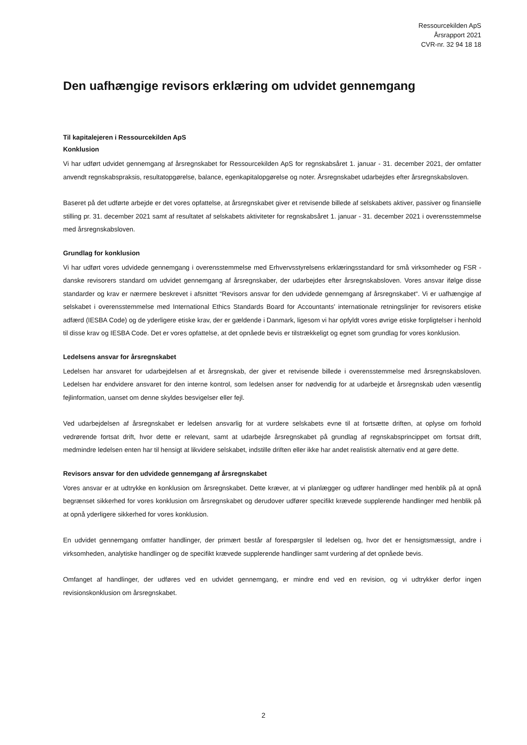Ressourcekilden ApS
Årsrapport 2021
CVR-nr. 32 94 18 18
Den uafhængige revisors erklæring om udvidet gennemgang
Til kapitalejeren i Ressourcekilden ApS
Konklusion
Vi har udført udvidet gennemgang af årsregnskabet for Ressourcekilden ApS for regnskabsåret 1. januar - 31. december 2021, der omfatter anvendt regnskabspraksis, resultatopgørelse, balance, egenkapitalopgørelse og noter. Årsregnskabet udarbejdes efter årsregnskabsloven.
Baseret på det udførte arbejde er det vores opfattelse, at årsregnskabet giver et retvisende billede af selskabets aktiver, passiver og finansielle stilling pr. 31. december 2021 samt af resultatet af selskabets aktiviteter for regnskabsåret 1. januar - 31. december 2021 i overensstemmelse med årsregnskabsloven.
Grundlag for konklusion
Vi har udført vores udvidede gennemgang i overensstemmelse med Erhvervsstyrelsens erklæringsstandard for små virksomheder og FSR - danske revisorers standard om udvidet gennemgang af årsregnskaber, der udarbejdes efter årsregnskabsloven. Vores ansvar ifølge disse standarder og krav er nærmere beskrevet i afsnittet “Revisors ansvar for den udvidede gennemgang af årsregnskabet“. Vi er uafhængige af selskabet i overensstemmelse med International Ethics Standards Board for Accountants’ internationale retningslinjer for revisorers etiske adfærd (IESBA Code) og de yderligere etiske krav, der er gældende i Danmark, ligesom vi har opfyldt vores øvrige etiske forpligtelser i henhold til disse krav og IESBA Code. Det er vores opfattelse, at det opnåede bevis er tilstrækkeligt og egnet som grundlag for vores konklusion.
Ledelsens ansvar for årsregnskabet
Ledelsen har ansvaret for udarbejdelsen af et årsregnskab, der giver et retvisende billede i overensstemmelse med årsregnskabsloven. Ledelsen har endvidere ansvaret for den interne kontrol, som ledelsen anser for nødvendig for at udarbejde et årsregnskab uden væsentlig fejlinformation, uanset om denne skyldes besvigelser eller fejl.
Ved udarbejdelsen af årsregnskabet er ledelsen ansvarlig for at vurdere selskabets evne til at fortsætte driften, at oplyse om forhold vedrørende fortsat drift, hvor dette er relevant, samt at udarbejde årsregnskabet på grundlag af regnskabsprincippet om fortsat drift, medmindre ledelsen enten har til hensigt at likvidere selskabet, indstille driften eller ikke har andet realistisk alternativ end at gøre dette.
Revisors ansvar for den udvidede gennemgang af årsregnskabet
Vores ansvar er at udtrykke en konklusion om årsregnskabet. Dette kræver, at vi planlægger og udfører handlinger med henblik på at opnå begrænset sikkerhed for vores konklusion om årsregnskabet og derudover udfører specifikt krævede supplerende handlinger med henblik på at opnå yderligere sikkerhed for vores konklusion.
En udvidet gennemgang omfatter handlinger, der primært består af forespørgsler til ledelsen og, hvor det er hensigtsmæssigt, andre i virksomheden, analytiske handlinger og de specifikt krævede supplerende handlinger samt vurdering af det opnåede bevis.
Omfanget af handlinger, der udføres ved en udvidet gennemgang, er mindre end ved en revision, og vi udtrykker derfor ingen revisionskonklusion om årsregnskabet.
2